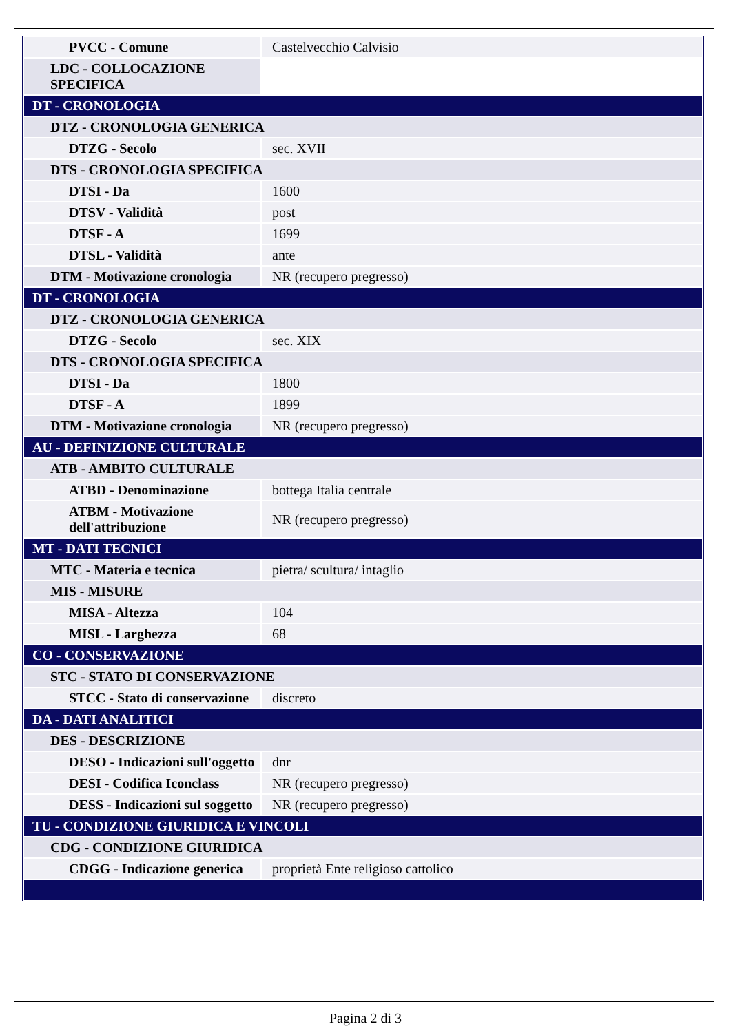| PVCC - Comune | Castelvecchio Calvisio |
| LDC - COLLOCAZIONE SPECIFICA | |
| DT - CRONOLOGIA | |
| DTZ - CRONOLOGIA GENERICA | |
| DTZG - Secolo | sec. XVII |
| DTS - CRONOLOGIA SPECIFICA | |
| DTSI - Da | 1600 |
| DTSV - Validità | post |
| DTSF - A | 1699 |
| DTSL - Validità | ante |
| DTM - Motivazione cronologia | NR (recupero pregresso) |
| DT - CRONOLOGIA | |
| DTZ - CRONOLOGIA GENERICA | |
| DTZG - Secolo | sec. XIX |
| DTS - CRONOLOGIA SPECIFICA | |
| DTSI - Da | 1800 |
| DTSF - A | 1899 |
| DTM - Motivazione cronologia | NR (recupero pregresso) |
| AU - DEFINIZIONE CULTURALE | |
| ATB - AMBITO CULTURALE | |
| ATBD - Denominazione | bottega Italia centrale |
| ATBM - Motivazione dell'attribuzione | NR (recupero pregresso) |
| MT - DATI TECNICI | |
| MTC - Materia e tecnica | pietra/ scultura/ intaglio |
| MIS - MISURE | |
| MISA - Altezza | 104 |
| MISL - Larghezza | 68 |
| CO - CONSERVAZIONE | |
| STC - STATO DI CONSERVAZIONE | |
| STCC - Stato di conservazione | discreto |
| DA - DATI ANALITICI | |
| DES - DESCRIZIONE | |
| DESO - Indicazioni sull'oggetto | dnr |
| DESI - Codifica Iconclass | NR (recupero pregresso) |
| DESS - Indicazioni sul soggetto | NR (recupero pregresso) |
| TU - CONDIZIONE GIURIDICA E VINCOLI | |
| CDG - CONDIZIONE GIURIDICA | |
| CDGG - Indicazione generica | proprietà Ente religioso cattolico |
Pagina 2 di 3